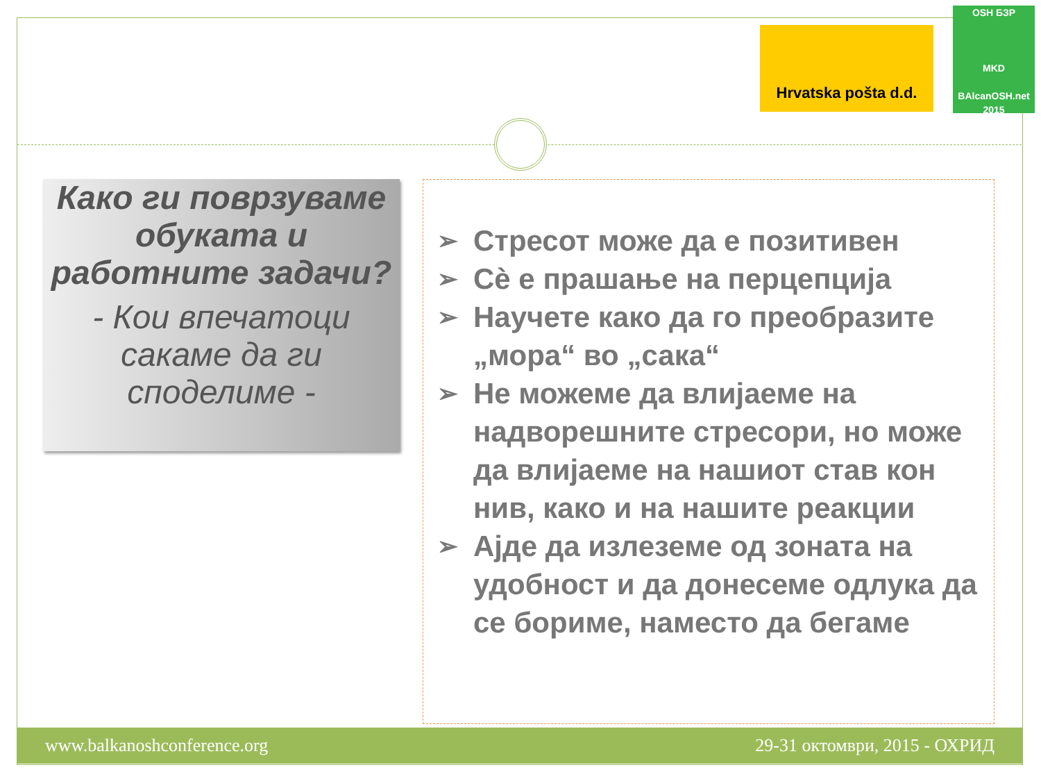Hrvatska pošta d.d.
OSH БЗР
MKD
BAlcanOSH.net 2015
Како ги поврзуваме обуката и работните задачи?
- Кои впечатоци сакаме да ги споделиме -
➢ Стресот може да е позитивен
➢ Сѐ е прашање на перцепција
➢ Научете како да го преобразите „мора“ во „сака“
➢ Не можеме да влијаеме на надворешните стресори, но може да влијаеме на нашиот став кон нив, како и на нашите реакции
➢ Ајде да излеземе од зоната на удобност и да донесеме одлука да се бориме, наместо да бегаме
www.balkanoshconference.org 29-31 октомври, 2015 - ОХРИД